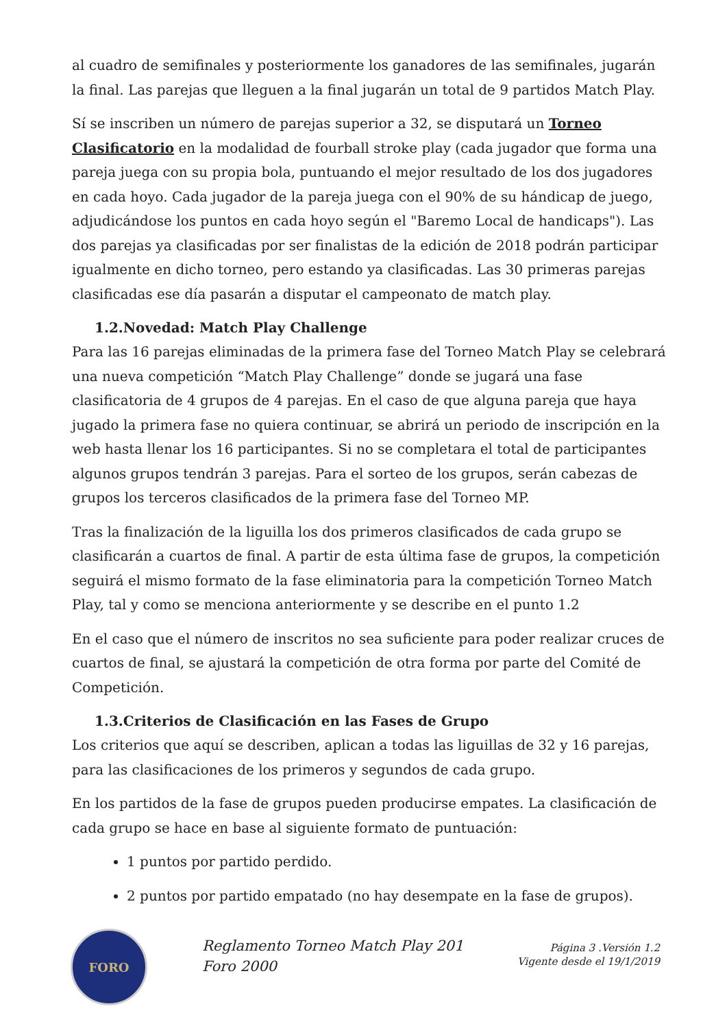al cuadro de semifinales y posteriormente los ganadores de las semifinales, jugarán la final. Las parejas que lleguen a la final jugarán un total de 9 partidos Match Play.
Sí se inscriben un número de parejas superior a 32, se disputará un Torneo Clasificatorio en la modalidad de fourball stroke play (cada jugador que forma una pareja juega con su propia bola, puntuando el mejor resultado de los dos jugadores en cada hoyo. Cada jugador de la pareja juega con el 90% de su hándicap de juego, adjudicándose los puntos en cada hoyo según el "Baremo Local de handicaps"). Las dos parejas ya clasificadas por ser finalistas de la edición de 2018 podrán participar igualmente en dicho torneo, pero estando ya clasificadas. Las 30 primeras parejas clasificadas ese día pasarán a disputar el campeonato de match play.
1.2.Novedad: Match Play Challenge
Para las 16 parejas eliminadas de la primera fase del Torneo Match Play se celebrará una nueva competición “Match Play Challenge” donde se jugará una fase clasificatoria de 4 grupos de 4 parejas. En el caso de que alguna pareja que haya jugado la primera fase no quiera continuar, se abrirá un periodo de inscripción en la web hasta llenar los 16 participantes. Si no se completara el total de participantes algunos grupos tendrán 3 parejas. Para el sorteo de los grupos, serán cabezas de grupos los terceros clasificados de la primera fase del Torneo MP.
Tras la finalización de la liguilla los dos primeros clasificados de cada grupo se clasificarán a cuartos de final. A partir de esta última fase de grupos, la competición seguirá el mismo formato de la fase eliminatoria para la competición Torneo Match Play, tal y como se menciona anteriormente y se describe en el punto 1.2
En el caso que el número de inscritos no sea suficiente para poder realizar cruces de cuartos de final, se ajustará la competición de otra forma por parte del Comité de Competición.
1.3.Criterios de Clasificación en las Fases de Grupo
Los criterios que aquí se describen, aplican a todas las liguillas de 32 y 16 parejas, para las clasificaciones de los primeros y segundos de cada grupo.
En los partidos de la fase de grupos pueden producirse empates. La clasificación de cada grupo se hace en base al siguiente formato de puntuación:
1 puntos por partido perdido.
2 puntos por partido empatado (no hay desempate en la fase de grupos).
FORO
Reglamento Torneo Match Play 201
Foro 2000
Página 3 .Versión 1.2
Vigente desde el 19/1/2019